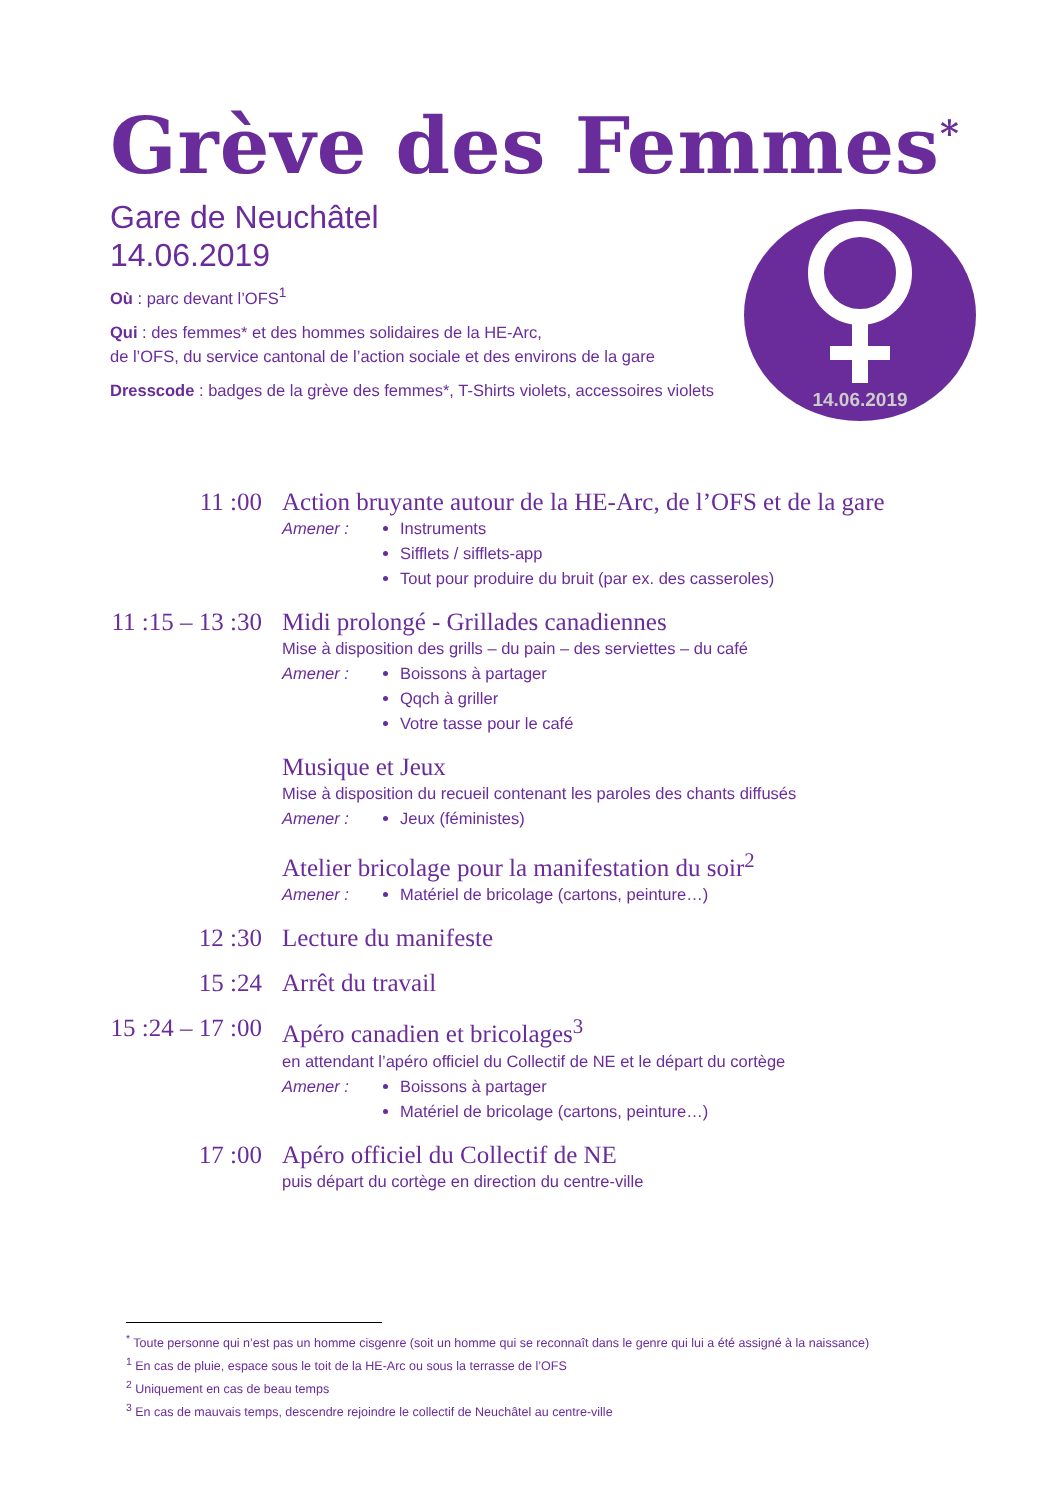Grève des Femmes<sup>*</sup>
Gare de Neuchâtel
14.06.2019
Où : parc devant l’OFS<sup>1</sup>
Qui : des femmes* et des hommes solidaires de la HE-Arc,
de l’OFS, du service cantonal de l’action sociale et des environs de la gare
Dresscode : badges de la grève des femmes*, T-Shirts violets, accessoires violets
14.06.2019
11 :00 Action bruyante autour de la HE-Arc, de l’OFS et de la gare
Amener : Instruments
Sifflets / sifflets-app
Tout pour produire du bruit (par ex. des casseroles)
11 :15 – 13 :30
Midi prolongé - Grillades canadiennes
Mise à disposition des grills – du pain – des serviettes – du café
Amener : Boissons à partager
Qqch à griller
Votre tasse pour le café
Musique et Jeux
Mise à disposition du recueil contenant les paroles des chants diffusés
Amener : Jeux (féministes)
Atelier bricolage pour la manifestation du soir<sup>2</sup>
Amener : Matériel de bricolage (cartons, peinture…)
12 :30 Lecture du manifeste
15 :24 Arrêt du travail
15 :24 – 17 :00
Apéro canadien et bricolages<sup>3</sup>
en attendant l’apéro officiel du Collectif de NE et le départ du cortège
Amener : Boissons à partager
Matériel de bricolage (cartons, peinture…)
17 :00 Apéro officiel du Collectif de NE
puis départ du cortège en direction du centre-ville
<sup>*</sup> Toute personne qui n’est pas un homme cisgenre (soit un homme qui se reconnaît dans le genre qui lui a été assigné à la naissance)
<sup>1</sup> En cas de pluie, espace sous le toit de la HE-Arc ou sous la terrasse de l’OFS
<sup>2</sup> Uniquement en cas de beau temps
<sup>3</sup> En cas de mauvais temps, descendre rejoindre le collectif de Neuchâtel au centre-ville